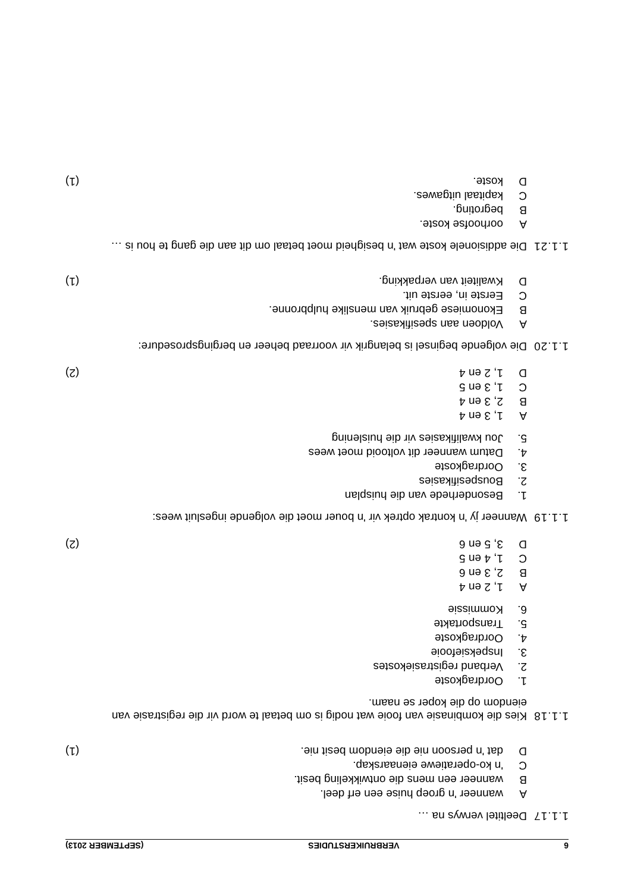6 VERBRUIKERSTUDIES (SEPTEMBER 2013)
1.1.17
Deeltitel verwys na …
Awanneer 'n groep huise een erf deel.
Bwanneer een mens die ontwikkeling besit.
C 'n ko-operatiewe eienaarskap.
Ddat 'n persoon nie die eiendom besit nie. (1)
1.1.18
Kies die kombinasie van fooie wat nodig is om betaal te word vir die registrasie van eiendom op die koper se naam.
1. Oordragkoste
2. Verband registrasiekostes
3. Inspeksiefooie
4. Oordragkoste
5. Transportakte
6. Kommissie
A 1, 2 en 4
B 2, 3 en 6
C 1, 4 en 5
D 3, 5 en 6 (2)
1.1.19
Wanneer jy 'n kontrak optrek vir 'n bouer moet die volgende ingesluit wees:
1. Besonderhede van die huisplan
2. Bouspesifikasies
3. Oordragkoste
4. Datum wanneer dit voltooid moet wees
5. Jou kwalifikasies vir die huislening
A 1, 3 en 4
B 2, 3 en 4
C 1, 3 en 5
D 1, 2 en 4 (2)
1.1.20
Die volgende beginsel is belangrik vir voorraad beheer en bergingsprosedure:
A Voldoen aan spesifikasies.
B Ekonomiese gebruik van menslike hulpbronne.
C Eerste in, eerste uit.
D Kwaliteit van verpakking. (1)
1.1.21
Die addisionele koste wat 'n besigheid moet betaal om dit aan die gang te hou is …
Aoorhoofse koste.
Bbegroting.
Ckapitaal uitgawes.
Dkoste. (1)